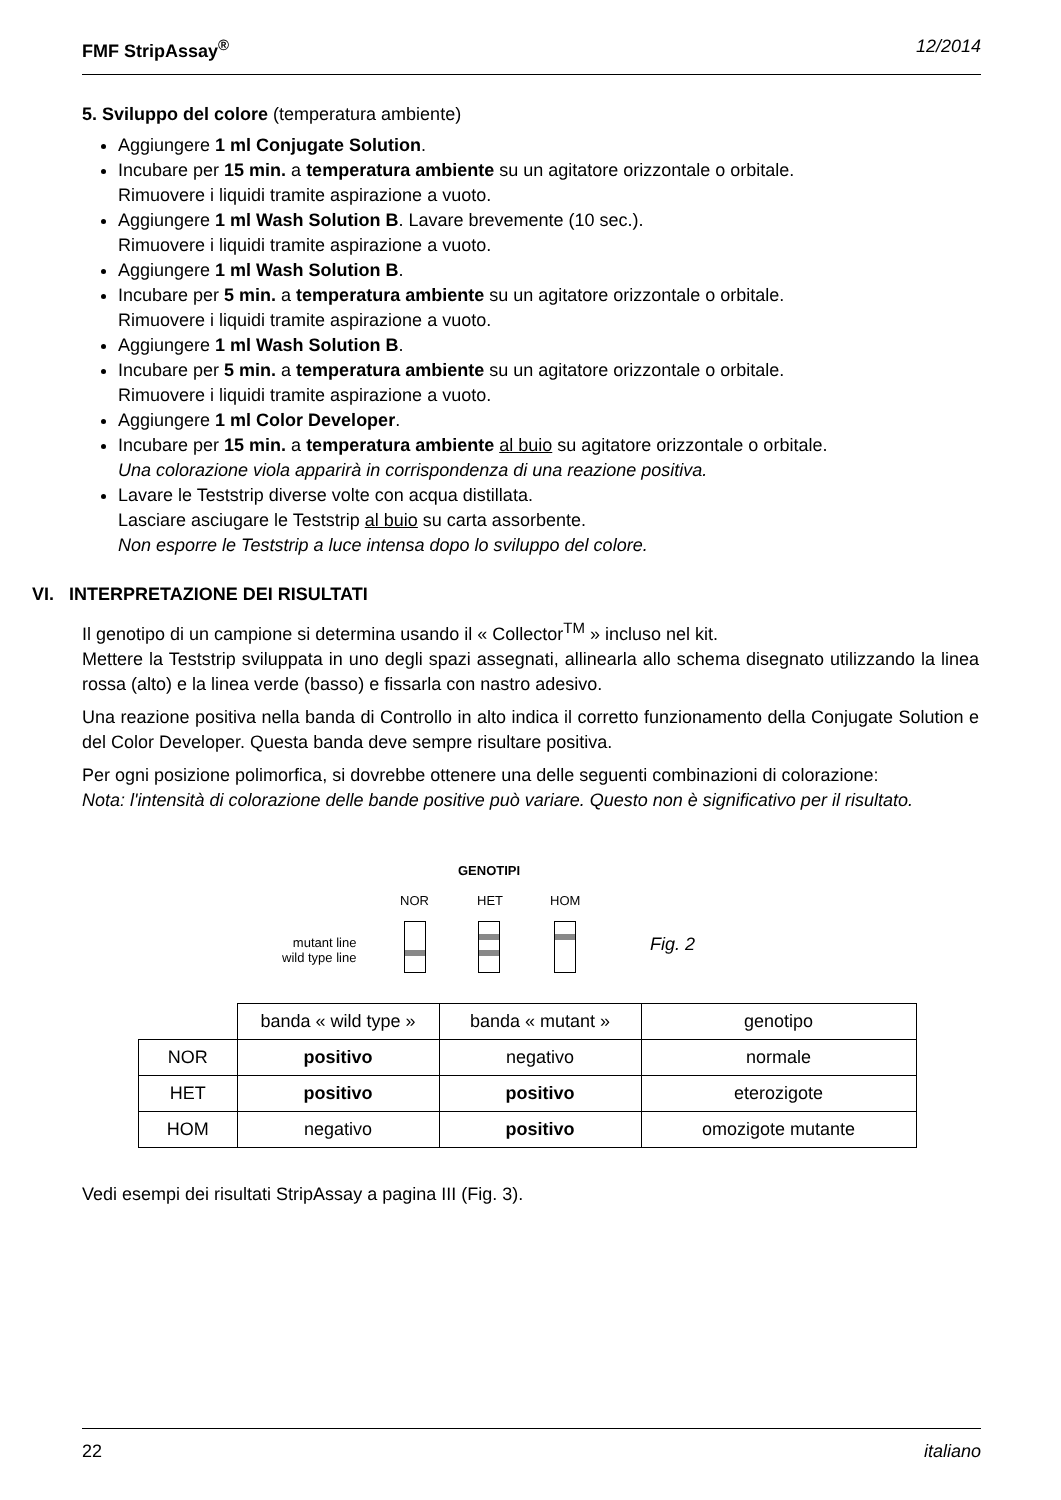FMF StripAssay<sup>®</sup> 12/2014
5. Sviluppo del colore (temperatura ambiente)
Aggiungere 1 ml Conjugate Solution.
Incubare per 15 min. a temperatura ambiente su un agitatore orizzontale o orbitale.
Rimuovere i liquidi tramite aspirazione a vuoto.
Aggiungere 1 ml Wash Solution B. Lavare brevemente (10 sec.).
Rimuovere i liquidi tramite aspirazione a vuoto.
Aggiungere 1 ml Wash Solution B.
Incubare per 5 min. a temperatura ambiente su un agitatore orizzontale o orbitale.
Rimuovere i liquidi tramite aspirazione a vuoto.
Aggiungere 1 ml Wash Solution B.
Incubare per 5 min. a temperatura ambiente su un agitatore orizzontale o orbitale.
Rimuovere i liquidi tramite aspirazione a vuoto.
Aggiungere 1 ml Color Developer.
Incubare per 15 min. a temperatura ambiente al buio su agitatore orizzontale o orbitale.
Una colorazione viola apparirà in corrispondenza di una reazione positiva.
Lavare le Teststrip diverse volte con acqua distillata.
Lasciare asciugare le Teststrip al buio su carta assorbente.
Non esporre le Teststrip a luce intensa dopo lo sviluppo del colore.
VI. INTERPRETAZIONE DEI RISULTATI
Il genotipo di un campione si determina usando il « Collector<sup>TM</sup> » incluso nel kit.
Mettere la Teststrip sviluppata in uno degli spazi assegnati, allinearla allo schema disegnato utilizzando la linea rossa (alto) e la linea verde (basso) e fissarla con nastro adesivo.
Una reazione positiva nella banda di Controllo in alto indica il corretto funzionamento della Conjugate Solution e del Color Developer. Questa banda deve sempre risultare positiva.
Per ogni posizione polimorfica, si dovrebbe ottenere una delle seguenti combinazioni di colorazione:
Nota: l'intensità di colorazione delle bande positive può variare. Questo non è significativo per il risultato.
GENOTIPI
NOR HET HOM
mutant line
wild type line
Fig. 2
| | banda « wild type » | banda « mutant » | genotipo |
| NOR | positivo | negativo | normale |
| HET | positivo | positivo | eterozigote |
| HOM | negativo | positivo | omozigote mutante |
Vedi esempi dei risultati StripAssay a pagina III (Fig. 3).
22 italiano